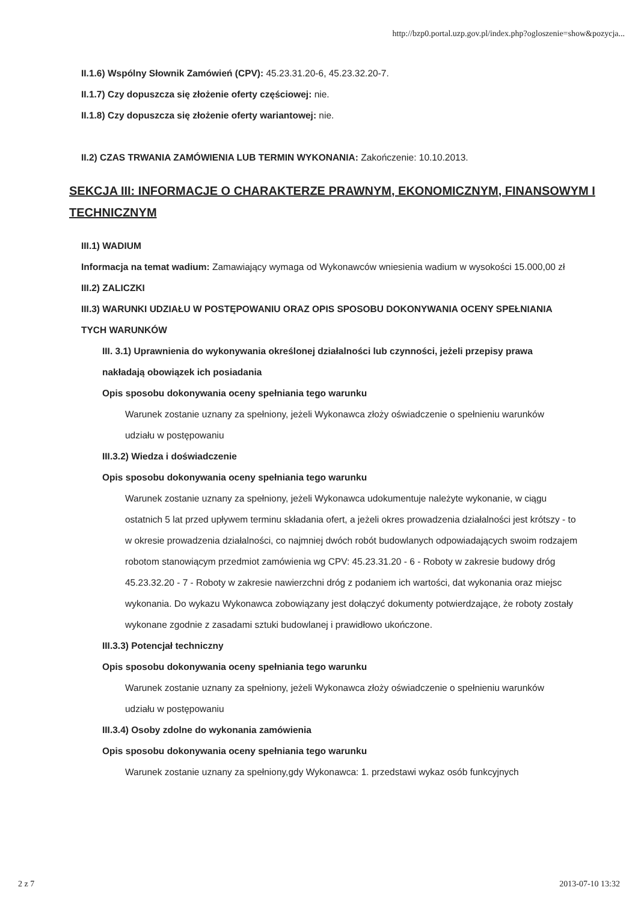http://bzp0.portal.uzp.gov.pl/index.php?ogloszenie=show&pozycja...
II.1.6) Wspólny Słownik Zamówień (CPV): 45.23.31.20-6, 45.23.32.20-7.
II.1.7) Czy dopuszcza się złożenie oferty częściowej: nie.
II.1.8) Czy dopuszcza się złożenie oferty wariantowej: nie.
II.2) CZAS TRWANIA ZAMÓWIENIA LUB TERMIN WYKONANIA: Zakończenie: 10.10.2013.
SEKCJA III: INFORMACJE O CHARAKTERZE PRAWNYM, EKONOMICZNYM, FINANSOWYM I TECHNICZNYM
III.1) WADIUM
Informacja na temat wadium: Zamawiający wymaga od Wykonawców wniesienia wadium w wysokości 15.000,00 zł
III.2) ZALICZKI
III.3) WARUNKI UDZIAŁU W POSTĘPOWANIU ORAZ OPIS SPOSOBU DOKONYWANIA OCENY SPEŁNIANIA TYCH WARUNKÓW
III. 3.1) Uprawnienia do wykonywania określonej działalności lub czynności, jeżeli przepisy prawa nakładają obowiązek ich posiadania
Opis sposobu dokonywania oceny spełniania tego warunku
Warunek zostanie uznany za spełniony, jeżeli Wykonawca złoży oświadczenie o spełnieniu warunków udziału w postępowaniu
III.3.2) Wiedza i doświadczenie
Opis sposobu dokonywania oceny spełniania tego warunku
Warunek zostanie uznany za spełniony, jeżeli Wykonawca udokumentuje należyte wykonanie, w ciągu ostatnich 5 lat przed upływem terminu składania ofert, a jeżeli okres prowadzenia działalności jest krótszy - to w okresie prowadzenia działalności, co najmniej dwóch robót budowlanych odpowiadających swoim rodzajem robotom stanowiącym przedmiot zamówienia wg CPV: 45.23.31.20 - 6 - Roboty w zakresie budowy dróg 45.23.32.20 - 7 - Roboty w zakresie nawierzchni dróg z podaniem ich wartości, dat wykonania oraz miejsc wykonania. Do wykazu Wykonawca zobowiązany jest dołączyć dokumenty potwierdzające, że roboty zostały wykonane zgodnie z zasadami sztuki budowlanej i prawidłowo ukończone.
III.3.3) Potencjał techniczny
Opis sposobu dokonywania oceny spełniania tego warunku
Warunek zostanie uznany za spełniony, jeżeli Wykonawca złoży oświadczenie o spełnieniu warunków udziału w postępowaniu
III.3.4) Osoby zdolne do wykonania zamówienia
Opis sposobu dokonywania oceny spełniania tego warunku
Warunek zostanie uznany za spełniony,gdy Wykonawca: 1. przedstawi wykaz osób funkcyjnych
2 z 7 2013-07-10 13:32